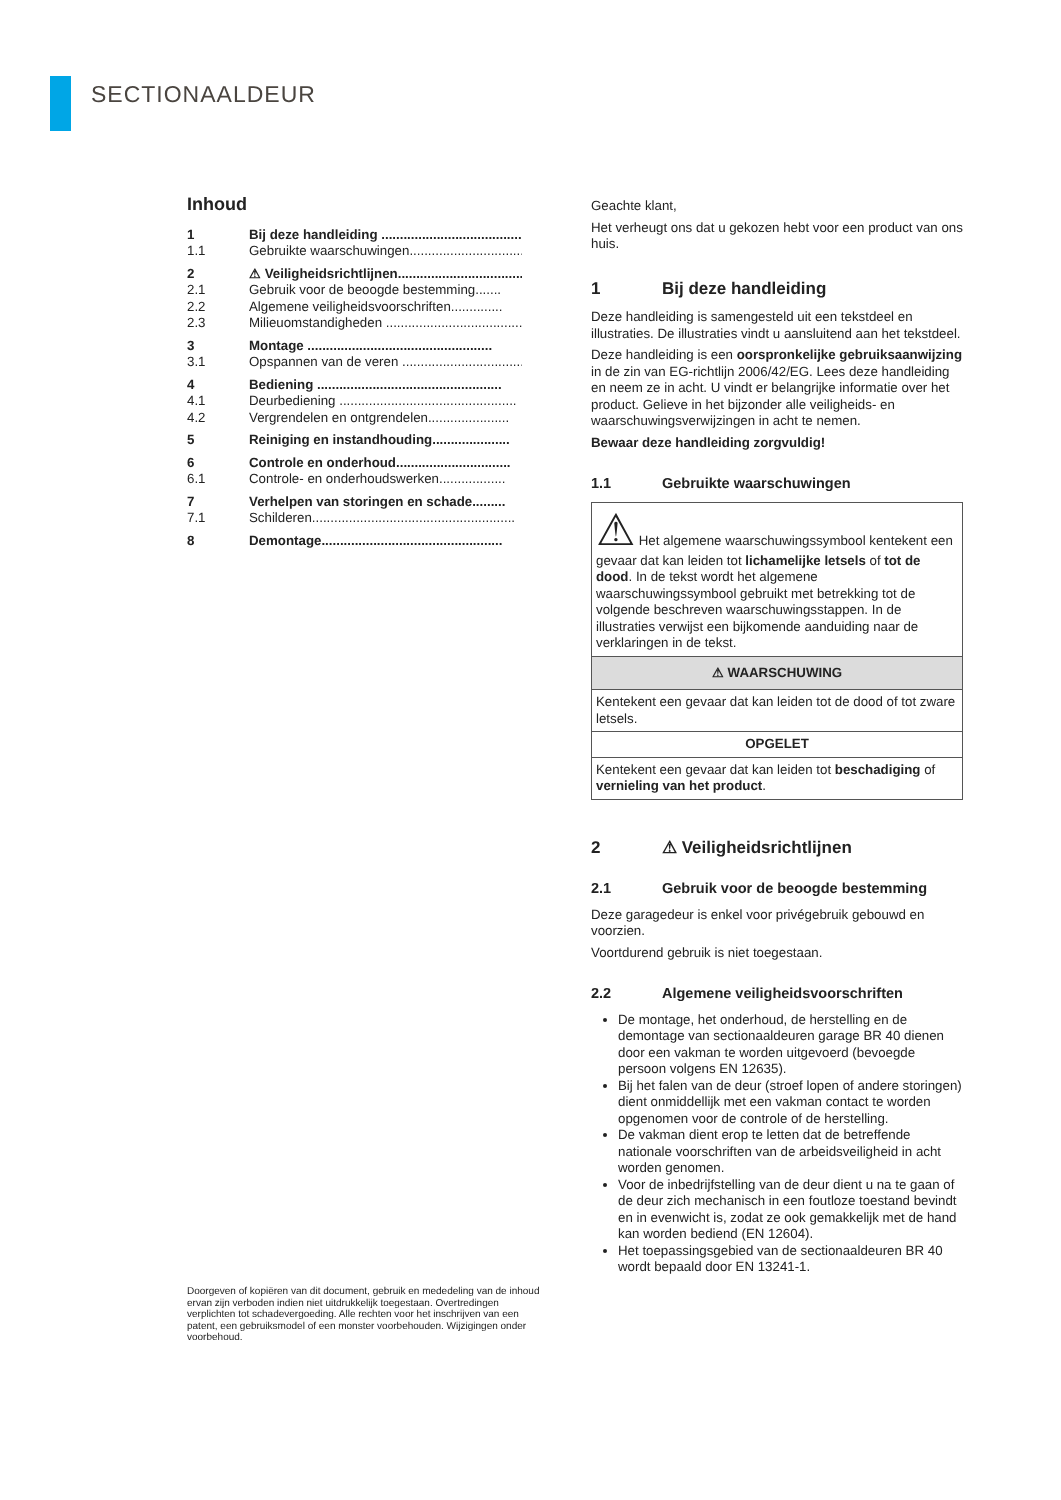SECTIONAALDEUR
Inhoud
| 1 | Bij deze handleiding ........................................ |
| 1.1 | Gebruikte waarschuwingen.................................. |
| 2 | ⚠ Veiligheidsrichtlijnen.................................. |
| 2.1 | Gebruik voor de beoogde bestemming....... |
| 2.2 | Algemene veiligheidsvoorschriften.............. |
| 2.3 | Milieuomstandigheden ...................................... |
| 3 | Montage .................................................. |
| 3.1 | Opspannen van de veren ................................... |
| 4 | Bediening .................................................. |
| 4.1 | Deurbediening ................................................ |
| 4.2 | Vergrendelen en ontgrendelen...................... |
| 5 | Reiniging en instandhouding..................... |
| 6 | Controle en onderhoud............................... |
| 6.1 | Controle- en onderhoudswerken.................. |
| 7 | Verhelpen van storingen en schade......... |
| 7.1 | Schilderen....................................................... |
| 8 | Demontage................................................. |
Geachte klant,
Het verheugt ons dat u gekozen hebt voor een product van ons huis.
1 Bij deze handleiding
Deze handleiding is samengesteld uit een tekstdeel en illustraties. De illustraties vindt u aansluitend aan het tekstdeel.
Deze handleiding is een oorspronkelijke gebruiksaanwijzing in de zin van EG-richtlijn 2006/42/EG. Lees deze handleiding en neem ze in acht. U vindt er belangrijke informatie over het product. Gelieve in het bijzonder alle veiligheids- en waarschuwingsverwijzingen in acht te nemen.
Bewaar deze handleiding zorgvuldig!
1.1 Gebruikte waarschuwingen
| ⚠ Het algemene waarschuwingssymbool kentekent een gevaar dat kan leiden tot lichamelijke letsels of tot de dood . In de tekst wordt het algemene waarschuwingssymbool gebruikt met betrekking tot de volgende beschreven waarschuwingsstappen. In de illustraties verwijst een bijkomende aanduiding naar de verklaringen in de tekst. |
| ⚠ WAARSCHUWING |
| Kentekent een gevaar dat kan leiden tot de dood of tot zware letsels. |
| OPGELET |
| Kentekent een gevaar dat kan leiden tot beschadiging of vernieling van het product . |
2 ⚠ Veiligheidsrichtlijnen
2.1 Gebruik voor de beoogde bestemming
Deze garagedeur is enkel voor privégebruik gebouwd en voorzien.
Voortdurend gebruik is niet toegestaan.
2.2 Algemene veiligheidsvoorschriften
De montage, het onderhoud, de herstelling en de demontage van sectionaaldeuren garage BR 40 dienen door een vakman te worden uitgevoerd (bevoegde persoon volgens EN 12635).
Bij het falen van de deur (stroef lopen of andere storingen) dient onmiddellijk met een vakman contact te worden opgenomen voor de controle of de herstelling.
De vakman dient erop te letten dat de betreffende nationale voorschriften van de arbeidsveiligheid in acht worden genomen.
Voor de inbedrijfstelling van de deur dient u na te gaan of de deur zich mechanisch in een foutloze toestand bevindt en in evenwicht is, zodat ze ook gemakkelijk met de hand kan worden bediend (EN 12604).
Het toepassingsgebied van de sectionaaldeuren BR 40 wordt bepaald door EN 13241-1.
Doorgeven of kopiëren van dit document, gebruik en mededeling van de inhoud ervan zijn verboden indien niet uitdrukkelijk toegestaan. Overtredingen verplichten tot schadevergoeding. Alle rechten voor het inschrijven van een patent, een gebruiksmodel of een monster voorbehouden. Wijzigingen onder voorbehoud.